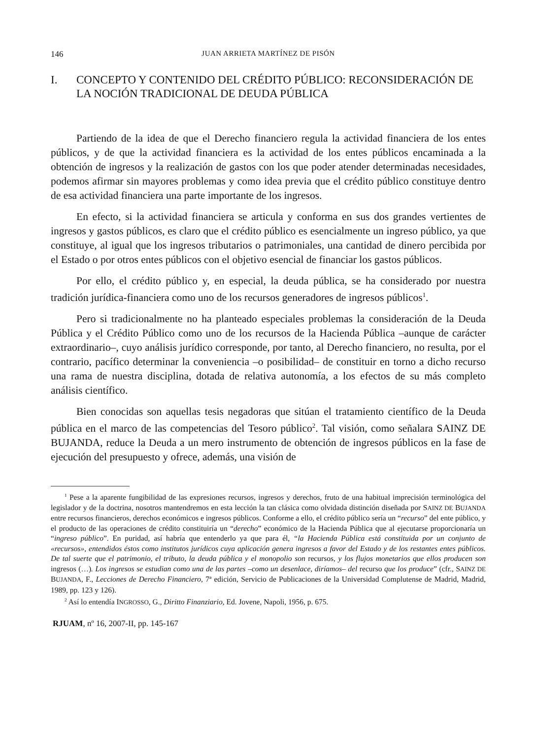146 JUAN ARRIETA MARTÍNEZ DE PISÓN
I. CONCEPTO Y CONTENIDO DEL CRÉDITO PÚBLICO: RECONSIDERACIÓN DE LA NOCIÓN TRADICIONAL DE DEUDA PÚBLICA
Partiendo de la idea de que el Derecho financiero regula la actividad financiera de los entes públicos, y de que la actividad financiera es la actividad de los entes públicos encaminada a la obtención de ingresos y la realización de gastos con los que poder atender determinadas necesidades, podemos afirmar sin mayores problemas y como idea previa que el crédito público constituye dentro de esa actividad financiera una parte importante de los ingresos.
En efecto, si la actividad financiera se articula y conforma en sus dos grandes vertientes de ingresos y gastos públicos, es claro que el crédito público es esencialmente un ingreso público, ya que constituye, al igual que los ingresos tributarios o patrimoniales, una cantidad de dinero percibida por el Estado o por otros entes públicos con el objetivo esencial de financiar los gastos públicos.
Por ello, el crédito público y, en especial, la deuda pública, se ha considerado por nuestra tradición jurídica-financiera como uno de los recursos generadores de ingresos públicos<sup>1</sup>.
Pero si tradicionalmente no ha planteado especiales problemas la consideración de la Deuda Pública y el Crédito Público como uno de los recursos de la Hacienda Pública –aunque de carácter extraordinario–, cuyo análisis jurídico corresponde, por tanto, al Derecho financiero, no resulta, por el contrario, pacífico determinar la conveniencia –o posibilidad– de constituir en torno a dicho recurso una rama de nuestra disciplina, dotada de relativa autonomía, a los efectos de su más completo análisis científico.
Bien conocidas son aquellas tesis negadoras que sitúan el tratamiento científico de la Deuda pública en el marco de las competencias del Tesoro público<sup>2</sup>. Tal visión, como señalara SAINZ DE BUJANDA, reduce la Deuda a un mero instrumento de obtención de ingresos públicos en la fase de ejecución del presupuesto y ofrece, además, una visión de
<sup>1</sup> Pese a la aparente fungibilidad de las expresiones recursos, ingresos y derechos, fruto de una habitual imprecisión terminológica del legislador y de la doctrina, nosotros mantendremos en esta lección la tan clásica como olvidada distinción diseñada por SAINZ DE BUJANDA entre recursos financieros, derechos económicos e ingresos públicos. Conforme a ello, el crédito público sería un “recurso” del ente público, y el producto de las operaciones de crédito constituiría un “derecho” económico de la Hacienda Pública que al ejecutarse proporcionaría un “ingreso público”. En puridad, así habría que entenderlo ya que para él, “la Hacienda Pública está constituida por un conjunto de «recursos», entendidos éstos como institutos jurídicos cuya aplicación genera ingresos a favor del Estado y de los restantes entes públicos. De tal suerte que el patrimonio, el tributo, la deuda pública y el monopolio son recursos, y los flujos monetarios que ellos producen son ingresos (…). Los ingresos se estudian como una de las partes –como un desenlace, diríamos– del recurso que los produce” (cfr., SAINZ DE BUJANDA, F., Lecciones de Derecho Financiero, 7ª edición, Servicio de Publicaciones de la Universidad Complutense de Madrid, Madrid, 1989, pp. 123 y 126).
<sup>2</sup> Así lo entendía INGROSSO, G., Diritto Finanziario, Ed. Jovene, Napoli, 1956, p. 675.
RJUAM, nº 16, 2007-II, pp. 145-167